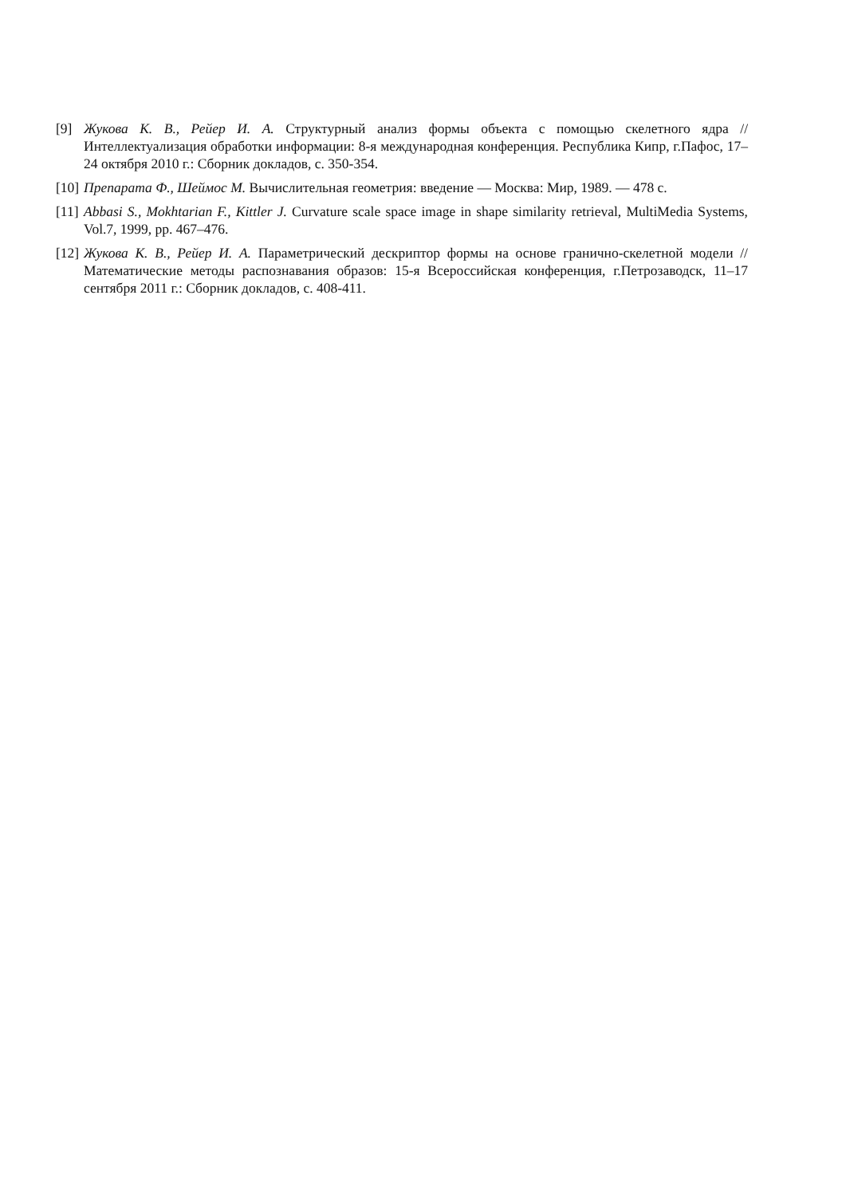[9] Жукова К. В., Рейер И. А. Структурный анализ формы объекта с помощью скелетного ядра // Интеллектуализация обработки информации: 8-я международная конференция. Республика Кипр, г.Пафос, 17–24 октября 2010 г.: Сборник докладов, с. 350-354.
[10] Препарата Ф., Шеймос М. Вычислительная геометрия: введение — Москва: Мир, 1989. — 478 с.
[11] Abbasi S., Mokhtarian F., Kittler J. Curvature scale space image in shape similarity retrieval, MultiMedia Systems, Vol.7, 1999, pp. 467–476.
[12] Жукова К. В., Рейер И. А. Параметрический дескриптор формы на основе гранично-скелетной модели // Математические методы распознавания образов: 15-я Всероссийская конференция, г.Петрозаводск, 11–17 сентября 2011 г.: Сборник докладов, с. 408-411.